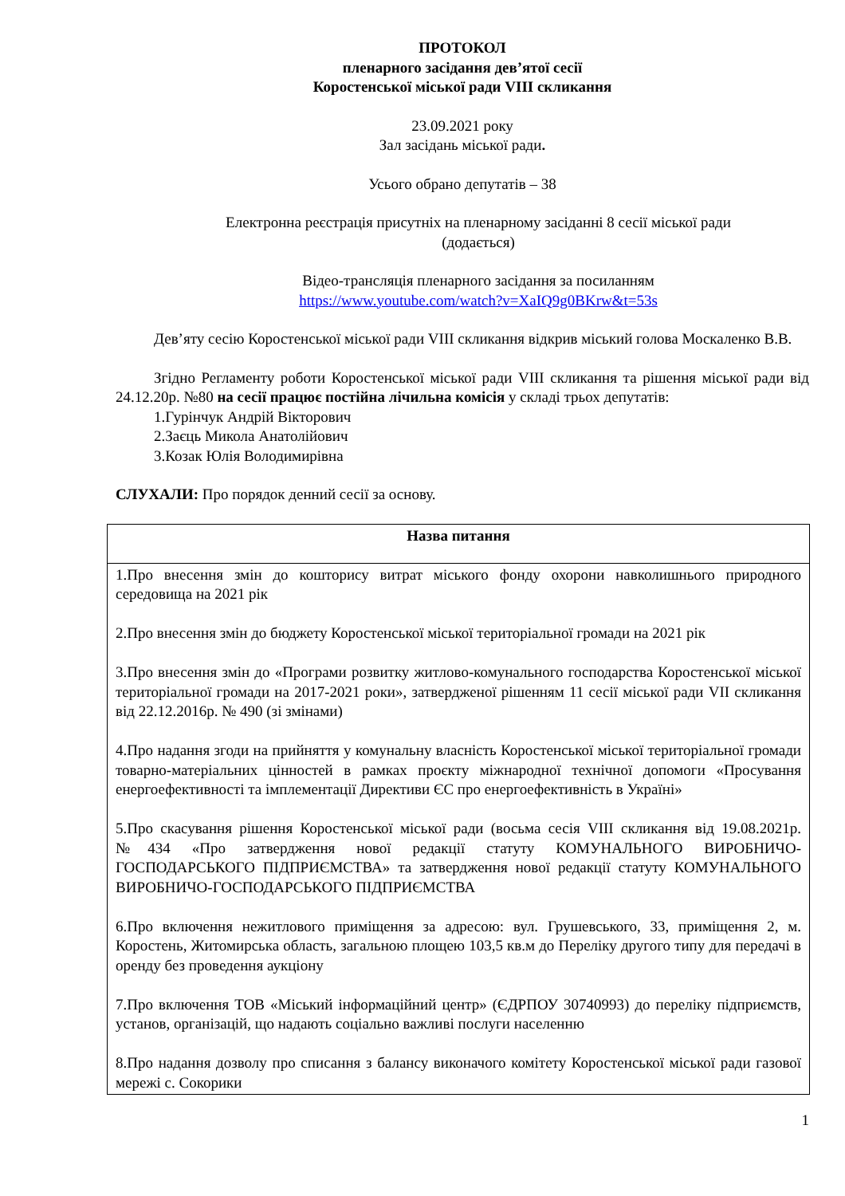ПРОТОКОЛ
пленарного засідання дев’ятої сесії
Коростенської міської ради VIII скликання
23.09.2021 року
Зал засідань міської ради.
Усього обрано депутатів – 38
Електронна реєстрація присутніх на пленарному засіданні 8 сесії міської ради
(додається)
Відео-трансляція пленарного засідання за посиланням
https://www.youtube.com/watch?v=XaIQ9g0BKrw&t=53s
Дев’яту сесію Коростенської міської ради VIII скликання відкрив міський голова Москаленко В.В.
Згідно Регламенту роботи Коростенської міської ради VIII скликання та рішення міської ради від 24.12.20р. №80 на сесії працює постійна лічильна комісія у складі трьох депутатів:
1.Гурінчук Андрій Вікторович
2.Заєць Микола Анатолійович
3.Козак Юлія Володимирівна
СЛУХАЛИ: Про порядок денний сесії за основу.
| Назва питання |
| --- |
| 1.Про внесення змін до кошторису витрат міського фонду охорони навколишнього природного середовища на 2021 рік 2.Про внесення змін до бюджету Коростенської міської територіальної громади на 2021 рік 3.Про внесення змін до «Програми розвитку житлово-комунального господарства Коростенської міської територіальної громади на 2017-2021 роки», затвердженої рішенням 11 сесії міської ради VII скликання від 22.12.2016р. № 490 (зі змінами) 4.Про надання згоди на прийняття у комунальну власність Коростенської міської територіальної громади товарно-матеріальних цінностей в рамках проєкту міжнародної технічної допомоги «Просування енергоефективності та імплементації Директиви ЄС про енергоефективність в Україні» 5.Про скасування рішення Коростенської міської ради (восьма сесія VIII скликання від 19.08.2021р. №434 «Про затвердження нової редакції статуту КОМУНАЛЬНОГО ВИРОБНИЧО- ГОСПОДАРСЬКОГО ПІДПРИЄМСТВА» та затвердження нової редакції статуту КОМУНАЛЬНОГО ВИРОБНИЧО-ГОСПОДАРСЬКОГО ПІДПРИЄМСТВА 6.Про включення нежитлового приміщення за адресою: вул. Грушевського, 33, приміщення 2, м. Коростень, Житомирська область, загальною площею 103,5 кв.м до Переліку другого типу для передачі в оренду без проведення аукціону 7.Про включення ТОВ «Міський інформаційний центр» (ЄДРПОУ 30740993) до переліку підприємств, установ, організацій, що надають соціально важливі послуги населенню 8.Про надання дозволу про списання з балансу виконачого комітету Коростенської міської ради газової мережі с. Сокорики |
1